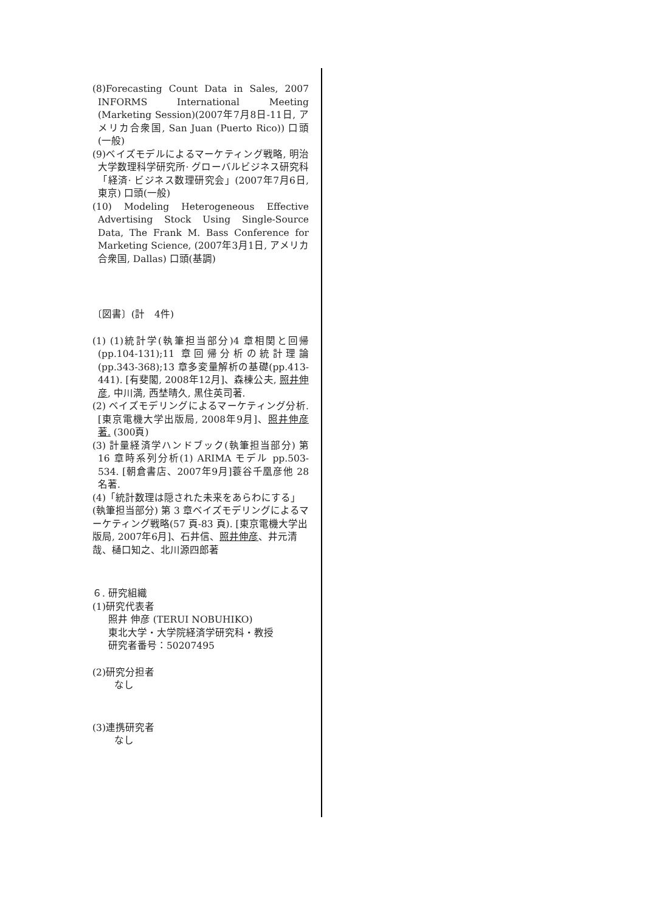(8)Forecasting Count Data in Sales, 2007 INFORMS International Meeting (Marketing Session)(2007年7月8日-11日, アメリカ合衆国, San Juan (Puerto Rico)) 口頭(一般)
(9)ベイズモデルによるマーケティング戦略, 明治大学数理科学研究所· グローバルビジネス研究科「経済· ビジネス数理研究会」(2007年7月6日, 東京) 口頭(一般)
(10) Modeling Heterogeneous Effective Advertising Stock Using Single-Source Data, The Frank M. Bass Conference for Marketing Science, (2007年3月1日, アメリカ合衆国, Dallas) 口頭(基調)
〔図書〕(計　4件)
(1) (1)統計学(執筆担当部分)4 章相関と回帰(pp.104-131);11 章回帰分析の統計理論(pp.343-368);13 章多変量解析の基礎(pp.413-441). [有斐閣, 2008年12月]、森棟公夫, 照井伸彦, 中川満, 西埜晴久, 黒住英司著.
(2) ベイズモデリングによるマーケティング分析. [東京電機大学出版局, 2008年9月]、照井伸彦著. (300頁)
(3) 計量経済学ハンドブック(執筆担当部分) 第 16 章時系列分析(1) ARIMA モデル pp.503-534. [朝倉書店、2007年9月]蓑谷千凰彦他 28 名著.
(4)「統計数理は隠された未来をあらわにする」(執筆担当部分) 第 3 章ベイズモデリングによるマーケティング戦略(57 頁-83 頁). [東京電機大学出版局, 2007年6月]、石井信、照井伸彦、井元清哉、樋口知之、北川源四郎著
６. 研究組織
(1)研究代表者
照井 伸彦 (TERUI NOBUHIKO)
東北大学・大学院経済学研究科・教授
研究者番号：50207495
(2)研究分担者
なし
(3)連携研究者
なし